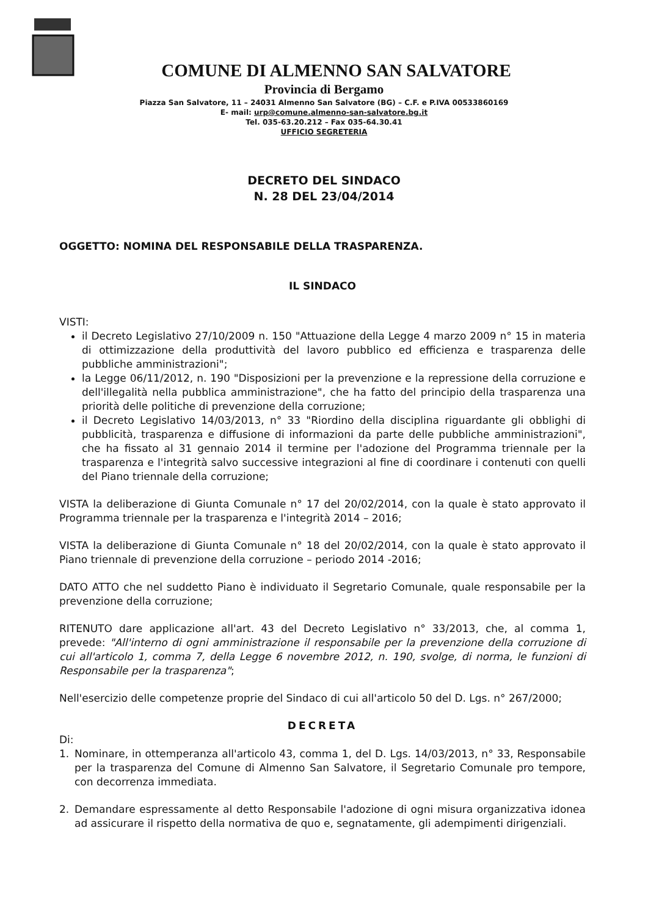COMUNE DI ALMENNO SAN SALVATORE
Provincia di Bergamo
Piazza San Salvatore, 11 – 24031 Almenno San Salvatore (BG) – C.F. e P.IVA 00533860169
E- mail: urp@comune.almenno-san-salvatore.bg.it
Tel. 035-63.20.212 – Fax 035-64.30.41
UFFICIO SEGRETERIA
DECRETO DEL SINDACO
N. 28 DEL 23/04/2014
OGGETTO: NOMINA DEL RESPONSABILE DELLA TRASPARENZA.
IL SINDACO
VISTI:
il Decreto Legislativo 27/10/2009 n. 150 "Attuazione della Legge 4 marzo 2009 n° 15 in materia di ottimizzazione della produttività del lavoro pubblico ed efficienza e trasparenza delle pubbliche amministrazioni";
la Legge 06/11/2012, n. 190 "Disposizioni per la prevenzione e la repressione della corruzione e dell'illegalità nella pubblica amministrazione", che ha fatto del principio della trasparenza una priorità delle politiche di prevenzione della corruzione;
il Decreto Legislativo 14/03/2013, n° 33 "Riordino della disciplina riguardante gli obblighi di pubblicità, trasparenza e diffusione di informazioni da parte delle pubbliche amministrazioni", che ha fissato al 31 gennaio 2014 il termine per l'adozione del Programma triennale per la trasparenza e l'integrità salvo successive integrazioni al fine di coordinare i contenuti con quelli del Piano triennale della corruzione;
VISTA la deliberazione di Giunta Comunale n° 17 del 20/02/2014, con la quale è stato approvato il Programma triennale per la trasparenza e l'integrità 2014 – 2016;
VISTA la deliberazione di Giunta Comunale n° 18 del 20/02/2014, con la quale è stato approvato il Piano triennale di prevenzione della corruzione – periodo 2014 -2016;
DATO ATTO che nel suddetto Piano è individuato il Segretario Comunale, quale responsabile per la prevenzione della corruzione;
RITENUTO dare applicazione all'art. 43 del Decreto Legislativo n° 33/2013, che, al comma 1, prevede: "All'interno di ogni amministrazione il responsabile per la prevenzione della corruzione di cui all'articolo 1, comma 7, della Legge 6 novembre 2012, n. 190, svolge, di norma, le funzioni di Responsabile per la trasparenza";
Nell'esercizio delle competenze proprie del Sindaco di cui all'articolo 50 del D. Lgs. n° 267/2000;
DECRETA
Di:
1. Nominare, in ottemperanza all'articolo 43, comma 1, del D. Lgs. 14/03/2013, n° 33, Responsabile per la trasparenza del Comune di Almenno San Salvatore, il Segretario Comunale pro tempore, con decorrenza immediata.
2. Demandare espressamente al detto Responsabile l'adozione di ogni misura organizzativa idonea ad assicurare il rispetto della normativa de quo e, segnatamente, gli adempimenti dirigenziali.